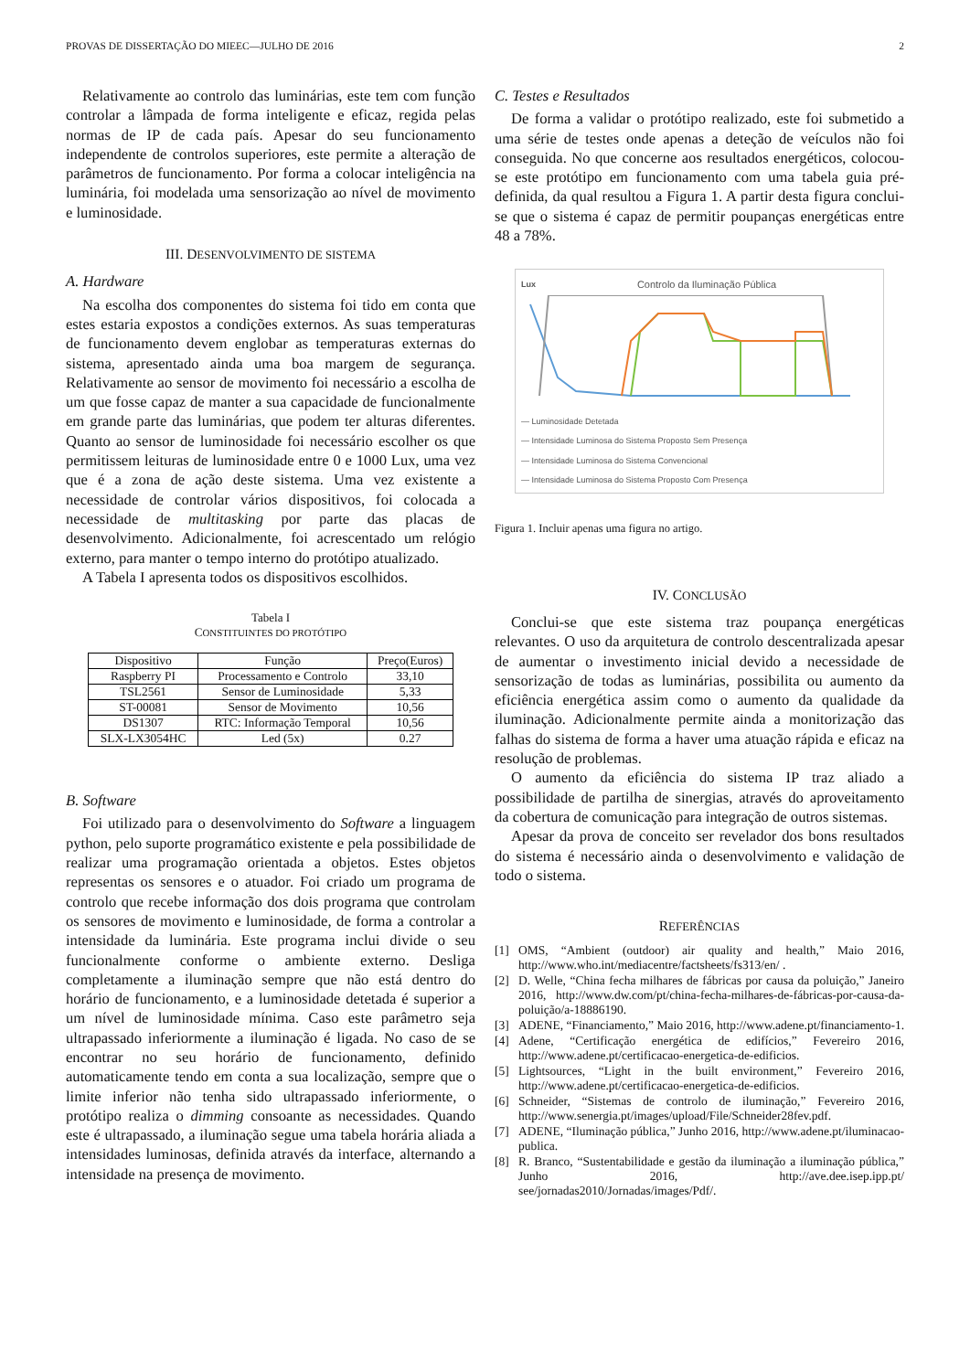PROVAS DE DISSERTAÇÃO DO MIEEC—JULHO DE 2016 2
Relativamente ao controlo das luminárias, este tem com função controlar a lâmpada de forma inteligente e eficaz, regida pelas normas de IP de cada país. Apesar do seu funcionamento independente de controlos superiores, este permite a alteração de parâmetros de funcionamento. Por forma a colocar inteligência na luminária, foi modelada uma sensorização ao nível de movimento e luminosidade.
III. DESENVOLVIMENTO DE SISTEMA
A. Hardware
Na escolha dos componentes do sistema foi tido em conta que estes estaria expostos a condições externos. As suas temperaturas de funcionamento devem englobar as temperaturas externas do sistema, apresentado ainda uma boa margem de segurança. Relativamente ao sensor de movimento foi necessário a escolha de um que fosse capaz de manter a sua capacidade de funcionalmente em grande parte das luminárias, que podem ter alturas diferentes. Quanto ao sensor de luminosidade foi necessário escolher os que permitissem leituras de luminosidade entre 0 e 1000 Lux, uma vez que é a zona de ação deste sistema. Uma vez existente a necessidade de controlar vários dispositivos, foi colocada a necessidade de multitasking por parte das placas de desenvolvimento. Adicionalmente, foi acrescentado um relógio externo, para manter o tempo interno do protótipo atualizado.
A Tabela I apresenta todos os dispositivos escolhidos.
Tabela I
CONSTITUINTES DO PROTÓTIPO
| Dispositivo | Função | Preço(Euros) |
| --- | --- | --- |
| Raspberry PI | Processamento e Controlo | 33,10 |
| TSL2561 | Sensor de Luminosidade | 5,33 |
| ST-00081 | Sensor de Movimento | 10,56 |
| DS1307 | RTC: Informação Temporal | 10,56 |
| SLX-LX3054HC | Led (5x) | 0.27 |
B. Software
Foi utilizado para o desenvolvimento do Software a linguagem python, pelo suporte programático existente e pela possibilidade de realizar uma programação orientada a objetos. Estes objetos representas os sensores e o atuador. Foi criado um programa de controlo que recebe informação dos dois programa que controlam os sensores de movimento e luminosidade, de forma a controlar a intensidade da luminária. Este programa inclui divide o seu funcionalmente conforme o ambiente externo. Desliga completamente a iluminação sempre que não está dentro do horário de funcionamento, e a luminosidade detetada é superior a um nível de luminosidade mínima. Caso este parâmetro seja ultrapassado inferiormente a iluminação é ligada. No caso de se encontrar no seu horário de funcionamento, definido automaticamente tendo em conta a sua localização, sempre que o limite inferior não tenha sido ultrapassado inferiormente, o protótipo realiza o dimming consoante as necessidades. Quando este é ultrapassado, a iluminação segue uma tabela horária aliada a intensidades luminosas, definida através da interface, alternando a intensidade na presença de movimento.
C. Testes e Resultados
De forma a validar o protótipo realizado, este foi submetido a uma série de testes onde apenas a deteção de veículos não foi conseguida. No que concerne aos resultados energéticos, colocou-se este protótipo em funcionamento com uma tabela guia pré-definida, da qual resultou a Figura 1. A partir desta figura conclui-se que o sistema é capaz de permitir poupanças energéticas entre 48 a 78%.
Lux Controlo da Iluminação Pública
— Luminosidade Detetada
— Intensidade Luminosa do Sistema Proposto Sem Presença
— Intensidade Luminosa do Sistema Convencional
— Intensidade Luminosa do Sistema Proposto Com Presença
Figura 1. Incluir apenas uma figura no artigo.
IV. CONCLUSÃO
Conclui-se que este sistema traz poupança energéticas relevantes. O uso da arquitetura de controlo descentralizada apesar de aumentar o investimento inicial devido a necessidade de sensorização de todas as luminárias, possibilita ou aumento da eficiência energética assim como o aumento da qualidade da iluminação. Adicionalmente permite ainda a monitorização das falhas do sistema de forma a haver uma atuação rápida e eficaz na resolução de problemas.
O aumento da eficiência do sistema IP traz aliado a possibilidade de partilha de sinergias, através do aproveitamento da cobertura de comunicação para integração de outros sistemas.
Apesar da prova de conceito ser revelador dos bons resultados do sistema é necessário ainda o desenvolvimento e validação de todo o sistema.
REFERÊNCIAS
[1] OMS, “Ambient (outdoor) air quality and health,” Maio 2016, http://www.who.int/mediacentre/factsheets/fs313/en/ .
[2] D. Welle, “China fecha milhares de fábricas por causa da poluição,” Janeiro 2016, http://www.dw.com/pt/china-fecha-milhares-de-fábricas-por-causa-da-poluição/a-18886190.
[3] ADENE, “Financiamento,” Maio 2016, http://www.adene.pt/financiamento-1.
[4] Adene, “Certificação energética de edifícios,” Fevereiro 2016, http://www.adene.pt/certificacao-energetica-de-edificios.
[5] Lightsources, “Light in the built environment,” Fevereiro 2016, http://www.adene.pt/certificacao-energetica-de-edificios.
[6] Schneider, “Sistemas de controlo de iluminação,” Fevereiro 2016, http://www.senergia.pt/images/upload/File/Schneider28fev.pdf.
[7] ADENE, “Iluminação pública,” Junho 2016, http://www.adene.pt/iluminacao-publica.
[8] R. Branco, “Sustentabilidade e gestão da iluminação a iluminação pública,” Junho 2016, http://ave.dee.isep.ipp.pt/ see/jornadas2010/Jornadas/images/Pdf/.